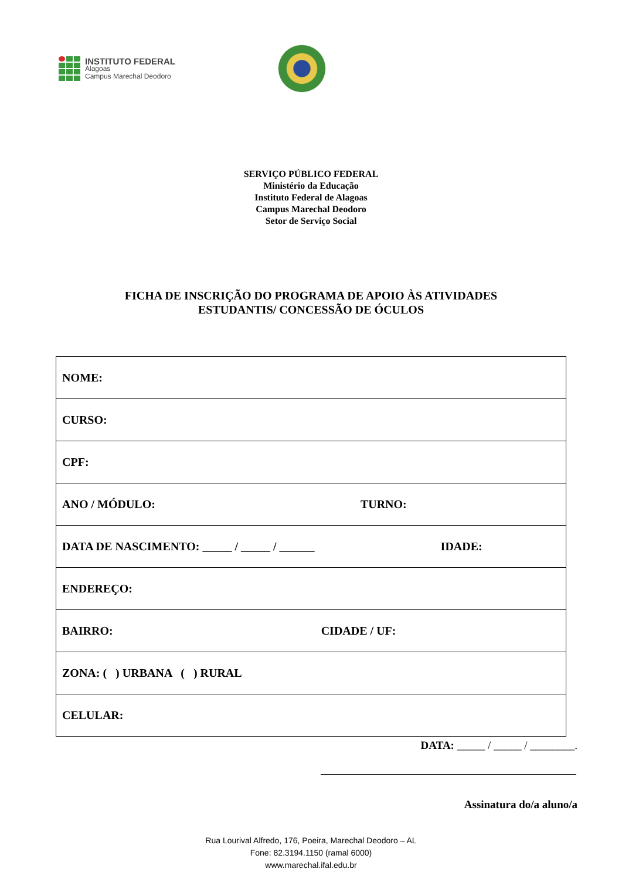INSTITUTO FEDERAL
Alagoas
Campus Marechal Deodoro
SERVIÇO PÚBLICO FEDERAL
Ministério da Educação
Instituto Federal de Alagoas
Campus Marechal Deodoro
Setor de Serviço Social
FICHA DE INSCRIÇÃO DO PROGRAMA DE APOIO ÀS ATIVIDADES
ESTUDANTIS/ CONCESSÃO DE ÓCULOS
| NOME: |
| CURSO: |
| CPF: |
| ANO / MÓDULO: TURNO: |
| DATA DE NASCIMENTO: _____ / _____ / ______ IDADE: |
| ENDEREÇO: |
| BAIRRO: CIDADE / UF: |
| ZONA: ( ) URBANA ( ) RURAL |
| CELULAR: |
DATA: _____ / _____ / ________.
Assinatura do/a aluno/a
Rua Lourival Alfredo, 176, Poeira, Marechal Deodoro – AL
Fone: 82.3194.1150 (ramal 6000)
www.marechal.ifal.edu.br